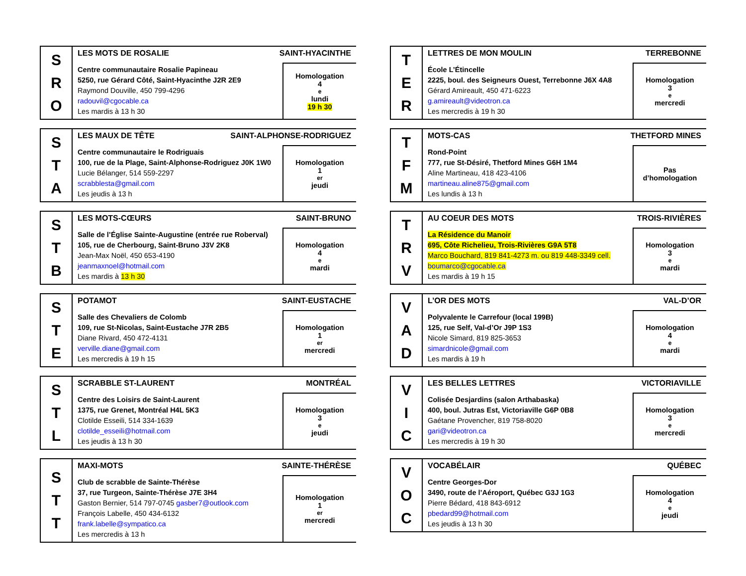| S R O | LES MOTS DE ROSALIE SAINT-HYACINTHE Centre communautaire Rosalie Papineau 5250, rue Gérard Côté, Saint-Hyacinthe J2R 2E9 Raymond Douville, 450 799-4296 radouvil@cgocable.ca Les mardis à 13 h 30 Homologation 4<sup>e</sup> lundi 19 h 30 |
| S T A | LES MAUX DE TÊTE SAINT-ALPHONSE-RODRIGUEZ Centre communautaire le Rodriguais 100, rue de la Plage, Saint-Alphonse-Rodriguez J0K 1W0 Lucie Bélanger, 514 559-2297 scrabblesta@gmail.com Les jeudis à 13 h Homologation 1<sup>er</sup> jeudi |
| S T B | LES MOTS-CŒURS SAINT-BRUNO Salle de l’Église Sainte-Augustine (entrée rue Roberval) 105, rue de Cherbourg, Saint-Bruno J3V 2K8 Jean-Max Noël, 450 653-4190 jeanmaxnoel@hotmail.com Les mardis à 13 h 30 Homologation 4<sup>e</sup> mardi |
| S T E | POTAMOT SAINT-EUSTACHE Salle des Chevaliers de Colomb 109, rue St-Nicolas, Saint-Eustache J7R 2B5 Diane Rivard, 450 472-4131 verville.diane@gmail.com Les mercredis à 19 h 15 Homologation 1<sup>er</sup> mercredi |
| S T L | SCRABBLE ST-LAURENT MONTRÉAL Centre des Loisirs de Saint-Laurent 1375, rue Grenet, Montréal H4L 5K3 Clotilde Esseili, 514 334-1639 clotilde_esseili@hotmail.com Les jeudis à 13 h 30 Homologation 3<sup>e</sup> jeudi |
| S T T | MAXI-MOTS SAINTE-THÉRÈSE Club de scrabble de Sainte-Thérèse 37, rue Turgeon, Sainte-Thérèse J7E 3H4 Gaston Bernier, 514 797-0745 gasber7@outlook.com François Labelle, 450 434-6132 frank.labelle@sympatico.ca Les mercredis à 13 h Homologation 1<sup>er</sup> mercredi |
| T E R | LETTRES DE MON MOULIN TERREBONNE École L’Étincelle 2225, boul. des Seigneurs Ouest, Terrebonne J6X 4A8 Gérard Amireault, 450 471-6223 g.amireault@videotron.ca Les mercredis à 19 h 30 Homologation 3<sup>e</sup> mercredi |
| T F M | MOTS-CAS THETFORD MINES Rond-Point 777, rue St-Désiré, Thetford Mines G6H 1M4 Aline Martineau, 418 423-4106 martineau.aline875@gmail.com Les lundis à 13 h Pas d’homologation |
| T R V | AU COEUR DES MOTS TROIS-RIVIÈRES La Résidence du Manoir 695, Côte Richelieu, Trois-Rivières G9A 5T8 Marco Bouchard, 819 841-4273 m. ou 819 448-3349 cell. boumarco@cgocable.ca Les mardis à 19 h 15 Homologation 3<sup>e</sup> mardi |
| V A D | L’OR DES MOTS VAL-D’OR Polyvalente le Carrefour (local 199B) 125, rue Self, Val-d’Or J9P 1S3 Nicole Simard, 819 825-3653 simardnicole@gmail.com Les mardis à 19 h Homologation 4<sup>e</sup> mardi |
| V I C | LES BELLES LETTRES VICTORIAVILLE Colisée Desjardins (salon Arthabaska) 400, boul. Jutras Est, Victoriaville G6P 0B8 Gaétane Provencher, 819 758-8020 gari@videotron.ca Les mercredis à 19 h 30 Homologation 3<sup>e</sup> mercredi |
| V O C | VOCABÉLAIR QUÉBEC Centre Georges-Dor 3490, route de l’Aéroport, Québec G3J 1G3 Pierre Bédard, 418 843-6912 pbedard99@hotmail.com Les jeudis à 13 h 30 Homologation 4<sup>e</sup> jeudi |